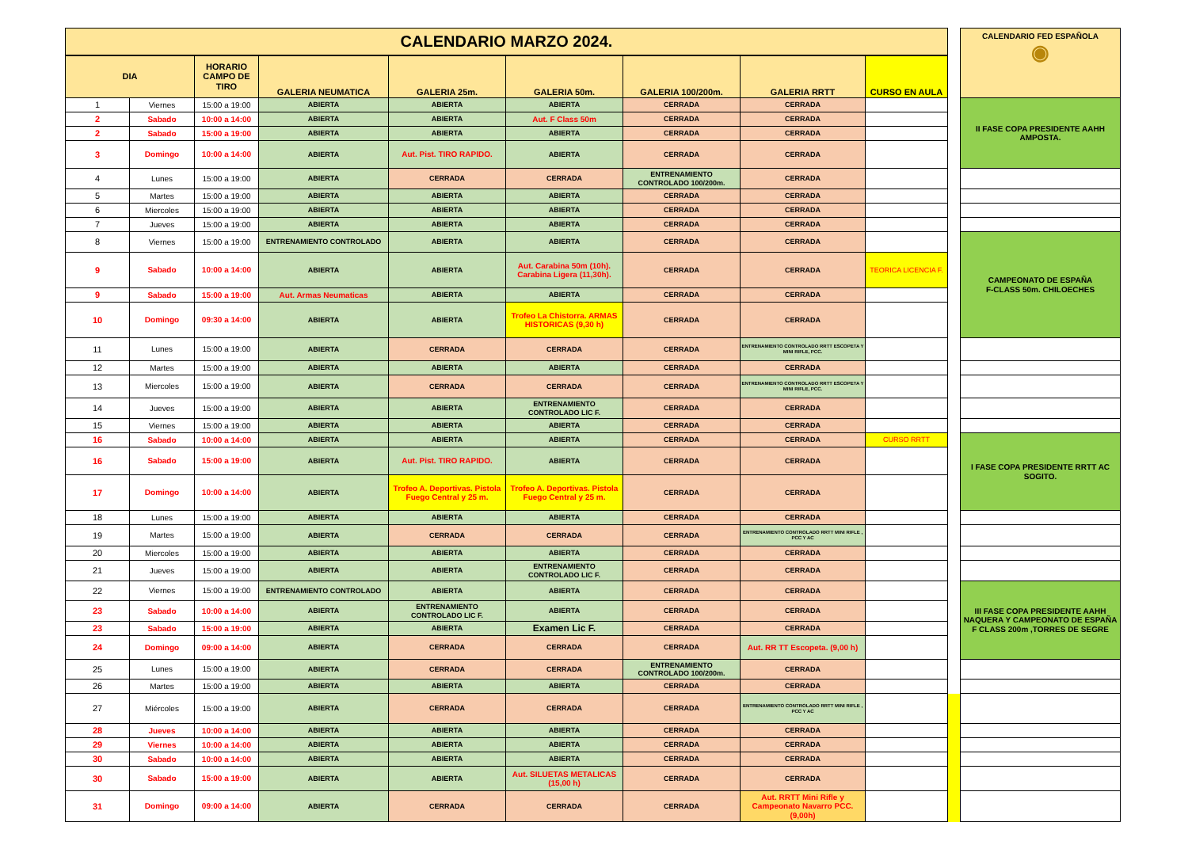| CALENDARIO MARZO 2024. | | | | | | | | | | CALENDARIO FED ESPAÑOLA ◉ |
| DIA | | HORARIO CAMPO DE TIRO | GALERIA NEUMATICA | GALERIA 25m. | GALERIA 50m. | GALERIA 100/200m. | GALERIA RRTT | CURSO EN AULA | | |
| 1 | Viernes | 15:00 a 19:00 | ABIERTA | ABIERTA | ABIERTA | CERRADA | CERRADA | | | II FASE COPA PRESIDENTE AAHH AMPOSTA. |
| 2 | Sabado | 10:00 a 14:00 | ABIERTA | ABIERTA | Aut. F Class 50m | CERRADA | CERRADA | | | |
| 2 | Sabado | 15:00 a 19:00 | ABIERTA | ABIERTA | ABIERTA | CERRADA | CERRADA | | | |
| 3 | Domingo | 10:00 a 14:00 | ABIERTA | Aut. Pist. TIRO RAPIDO. | ABIERTA | CERRADA | CERRADA | | | |
| 4 | Lunes | 15:00 a 19:00 | ABIERTA | CERRADA | CERRADA | ENTRENAMIENTO CONTROLADO 100/200m. | CERRADA | | | |
| 5 | Martes | 15:00 a 19:00 | ABIERTA | ABIERTA | ABIERTA | CERRADA | CERRADA | | | |
| 6 | Miercoles | 15:00 a 19:00 | ABIERTA | ABIERTA | ABIERTA | CERRADA | CERRADA | | | |
| 7 | Jueves | 15:00 a 19:00 | ABIERTA | ABIERTA | ABIERTA | CERRADA | CERRADA | | | |
| 8 | Viernes | 15:00 a 19:00 | ENTRENAMIENTO CONTROLADO | ABIERTA | ABIERTA | CERRADA | CERRADA | | | CAMPEONATO DE ESPAÑA F-CLASS 50m. CHILOECHES |
| 9 | Sabado | 10:00 a 14:00 | ABIERTA | ABIERTA | Aut. Carabina 50m (10h). Carabina Ligera (11,30h). | CERRADA | CERRADA | TEORICA LICENCIA F. | | |
| 9 | Sabado | 15:00 a 19:00 | Aut. Armas Neumaticas | ABIERTA | ABIERTA | CERRADA | CERRADA | | | |
| 10 | Domingo | 09:30 a 14:00 | ABIERTA | ABIERTA | Trofeo La Chistorra. ARMAS HISTORICAS (9,30 h) | CERRADA | CERRADA | | | |
| 11 | Lunes | 15:00 a 19:00 | ABIERTA | CERRADA | CERRADA | CERRADA | ENTRENAMIENTO CONTROLADO RRTT ESCOPETA Y MINI RIFLE, PCC. | | | |
| 12 | Martes | 15:00 a 19:00 | ABIERTA | ABIERTA | ABIERTA | CERRADA | CERRADA | | | |
| 13 | Miercoles | 15:00 a 19:00 | ABIERTA | CERRADA | CERRADA | CERRADA | ENTRENAMIENTO CONTROLADO RRTT ESCOPETA Y MINI RIFLE, PCC. | | | |
| 14 | Jueves | 15:00 a 19:00 | ABIERTA | ABIERTA | ENTRENAMIENTO CONTROLADO LIC F. | CERRADA | CERRADA | | | |
| 15 | Viernes | 15:00 a 19:00 | ABIERTA | ABIERTA | ABIERTA | CERRADA | CERRADA | | | |
| 16 | Sabado | 10:00 a 14:00 | ABIERTA | ABIERTA | ABIERTA | CERRADA | CERRADA | CURSO RRTT | | I FASE COPA PRESIDENTE RRTT AC SOGITO. |
| 16 | Sabado | 15:00 a 19:00 | ABIERTA | Aut. Pist. TIRO RAPIDO. | ABIERTA | CERRADA | CERRADA | | | |
| 17 | Domingo | 10:00 a 14:00 | ABIERTA | Trofeo A. Deportivas. Pistola Fuego Central y 25 m. | Trofeo A. Deportivas. Pistola Fuego Central y 25 m. | CERRADA | CERRADA | | | |
| 18 | Lunes | 15:00 a 19:00 | ABIERTA | ABIERTA | ABIERTA | CERRADA | CERRADA | | | |
| 19 | Martes | 15:00 a 19:00 | ABIERTA | CERRADA | CERRADA | CERRADA | ENTRENAMIENTO CONTROLADO RRTT MINI RIFLE , PCC Y AC | | | |
| 20 | Miercoles | 15:00 a 19:00 | ABIERTA | ABIERTA | ABIERTA | CERRADA | CERRADA | | | |
| 21 | Jueves | 15:00 a 19:00 | ABIERTA | ABIERTA | ENTRENAMIENTO CONTROLADO LIC F. | CERRADA | CERRADA | | | |
| 22 | Viernes | 15:00 a 19:00 | ENTRENAMIENTO CONTROLADO | ABIERTA | ABIERTA | CERRADA | CERRADA | | | III FASE COPA PRESIDENTE AAHH NAQUERA Y CAMPEONATO DE ESPAÑA F CLASS 200m ,TORRES DE SEGRE |
| 23 | Sabado | 10:00 a 14:00 | ABIERTA | ENTRENAMIENTO CONTROLADO LIC F. | ABIERTA | CERRADA | CERRADA | | | |
| 23 | Sabado | 15:00 a 19:00 | ABIERTA | ABIERTA | Examen Lic F. | CERRADA | CERRADA | | | |
| 24 | Domingo | 09:00 a 14:00 | ABIERTA | CERRADA | CERRADA | CERRADA | Aut. RR TT Escopeta. (9,00 h) | | | |
| 25 | Lunes | 15:00 a 19:00 | ABIERTA | CERRADA | CERRADA | ENTRENAMIENTO CONTROLADO 100/200m. | CERRADA | | | |
| 26 | Martes | 15:00 a 19:00 | ABIERTA | ABIERTA | ABIERTA | CERRADA | CERRADA | | | |
| 27 | Miércoles | 15:00 a 19:00 | ABIERTA | CERRADA | CERRADA | CERRADA | ENTRENAMIENTO CONTROLADO RRTT MINI RIFLE , PCC Y AC | | | |
| 28 | Jueves | 10:00 a 14:00 | ABIERTA | ABIERTA | ABIERTA | CERRADA | CERRADA | | | |
| 29 | Viernes | 10:00 a 14:00 | ABIERTA | ABIERTA | ABIERTA | CERRADA | CERRADA | | | |
| 30 | Sabado | 10:00 a 14:00 | ABIERTA | ABIERTA | ABIERTA | CERRADA | CERRADA | | | |
| 30 | Sabado | 15:00 a 19:00 | ABIERTA | ABIERTA | Aut. SILUETAS METALICAS (15,00 h) | CERRADA | CERRADA | | | |
| 31 | Domingo | 09:00 a 14:00 | ABIERTA | CERRADA | CERRADA | CERRADA | Aut. RRTT Mini Rifle y Campeonato Navarro PCC. (9,00h) | | | |